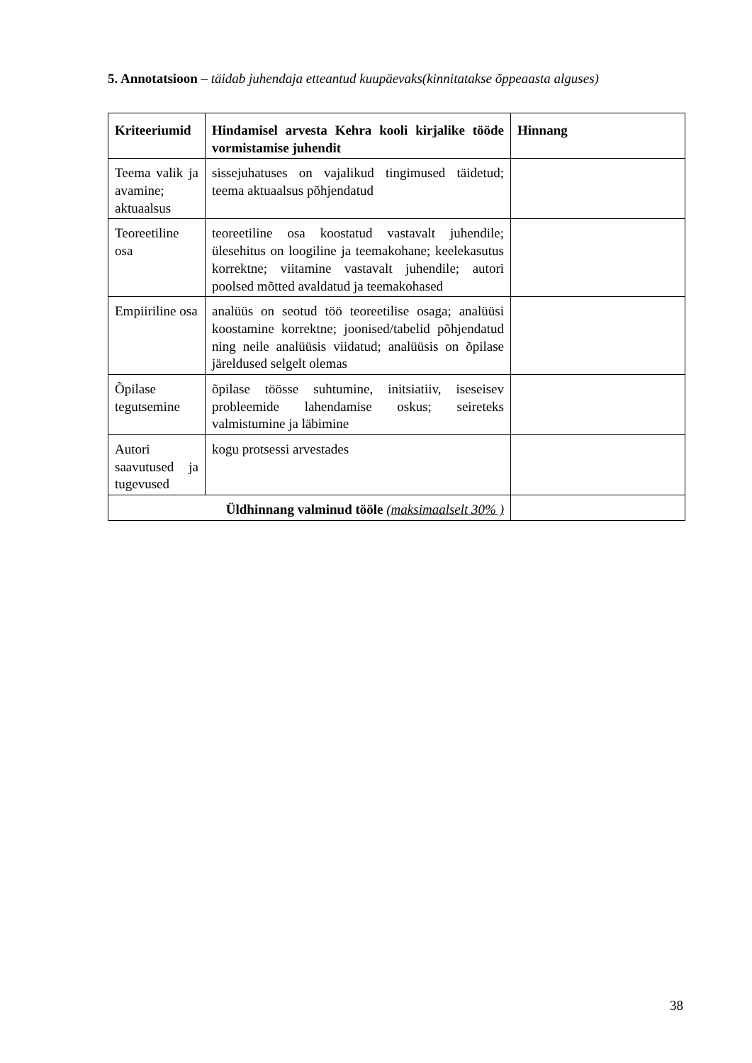5. Annotatsioon – täidab juhendaja etteantud kuupäevaks(kinnitatakse õppeaasta alguses)
| Kriteeriumid | Hindamisel arvesta Kehra kooli kirjalike tööde vormistamise juhendit | Hinnang |
| --- | --- | --- |
| Teema valik ja avamine; aktuaalsus | sissejuhatuses on vajalikud tingimused täidetud; teema aktuaalsus põhjendatud | |
| Teoreetiline osa | teoreetiline osa koostatud vastavalt juhendile; ülesehitus on loogiline ja teemakohane; keelekasutus korrektne; viitamine vastavalt juhendile; autori poolsed mõtted avaldatud ja teemakohased | |
| Empiiriline osa | analüüs on seotud töö teoreetilise osaga; analüüsi koostamine korrektne; joonised/tabelid põhjendatud ning neile analüüsis viidatud; analüüsis on õpilase järeldused selgelt olemas | |
| Õpilase tegutsemine | õpilase töösse suhtumine, initsiatiiv, iseseisev probleemide lahendamise oskus; seireteks valmistumine ja läbimine | |
| Autori saavutused ja tugevused | kogu protsessi arvestades | |
| Üldhinnang valminud tööle (maksimaalselt 30% ) | | |
38